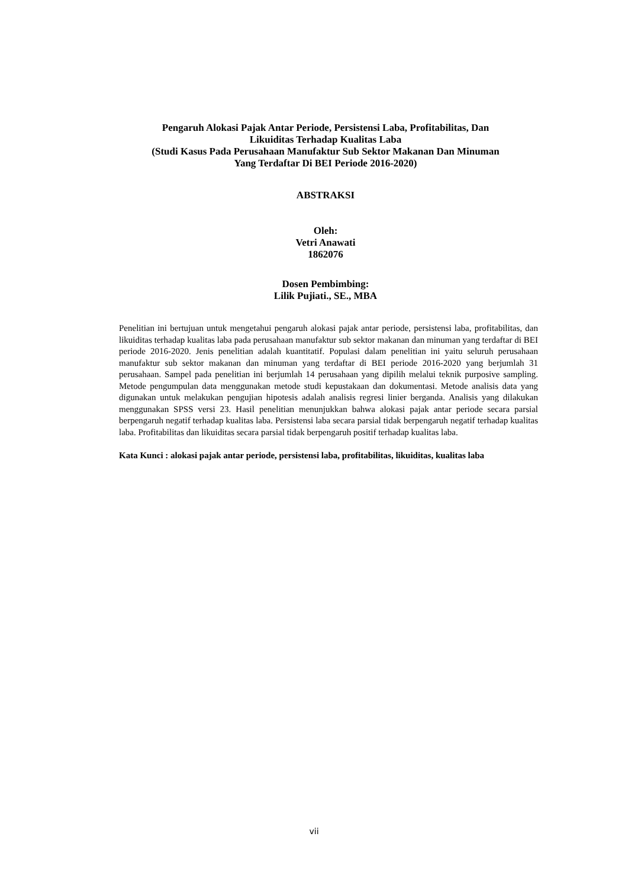Pengaruh Alokasi Pajak Antar Periode, Persistensi Laba, Profitabilitas, Dan
Likuiditas Terhadap Kualitas Laba
(Studi Kasus Pada Perusahaan Manufaktur Sub Sektor Makanan Dan Minuman
Yang Terdaftar Di BEI Periode 2016-2020)
ABSTRAKSI
Oleh:
Vetri Anawati
1862076
Dosen Pembimbing:
Lilik Pujiati., SE., MBA
Penelitian ini bertujuan untuk mengetahui pengaruh alokasi pajak antar periode, persistensi laba, profitabilitas, dan likuiditas terhadap kualitas laba pada perusahaan manufaktur sub sektor makanan dan minuman yang terdaftar di BEI periode 2016-2020. Jenis penelitian adalah kuantitatif. Populasi dalam penelitian ini yaitu seluruh perusahaan manufaktur sub sektor makanan dan minuman yang terdaftar di BEI periode 2016-2020 yang berjumlah 31 perusahaan. Sampel pada penelitian ini berjumlah 14 perusahaan yang dipilih melalui teknik purposive sampling. Metode pengumpulan data menggunakan metode studi kepustakaan dan dokumentasi. Metode analisis data yang digunakan untuk melakukan pengujian hipotesis adalah analisis regresi linier berganda. Analisis yang dilakukan menggunakan SPSS versi 23. Hasil penelitian menunjukkan bahwa alokasi pajak antar periode secara parsial berpengaruh negatif terhadap kualitas laba. Persistensi laba secara parsial tidak berpengaruh negatif terhadap kualitas laba. Profitabilitas dan likuiditas secara parsial tidak berpengaruh positif terhadap kualitas laba.
Kata Kunci : alokasi pajak antar periode, persistensi laba, profitabilitas, likuiditas, kualitas laba
vii